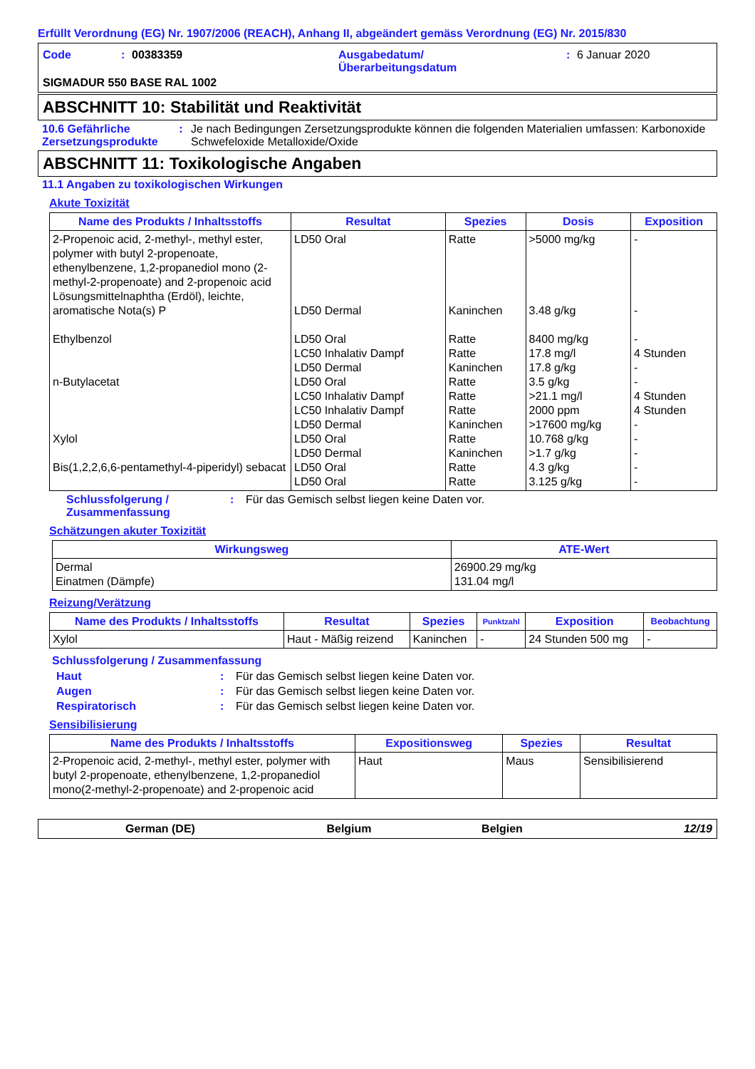Erfüllt Verordnung (EG) Nr. 1907/2006 (REACH), Anhang II, abgeändert gemäss Verordnung (EG) Nr. 2015/830
Code: 00383359 Ausgabedatum/
Überarbeitungsdatum: 6 Januar 2020
SIGMADUR 550 BASE RAL 1002
ABSCHNITT 10: Stabilität und Reaktivität
10.6 Gefährliche Zersetzungsprodukte: Je nach Bedingungen Zersetzungsprodukte können die folgenden Materialien umfassen: Karbonoxide Schwefeloxide Metalloxide/Oxide
ABSCHNITT 11: Toxikologische Angaben
11.1 Angaben zu toxikologischen Wirkungen
Akute Toxizität
| Name des Produkts / Inhaltsstoffs | Resultat | Spezies | Dosis | Exposition |
| --- | --- | --- | --- | --- |
| 2-Propenoic acid, 2-methyl-, methyl ester, polymer with butyl 2-propenoate, ethenylbenzene, 1,2-propanediol mono (2-methyl-2-propenoate) and 2-propenoic acid Lösungsmittelnaphtha (Erdöl), leichte, aromatische Nota(s) P Ethylbenzol n-Butylacetat Xylol Bis(1,2,2,6,6-pentamethyl-4-piperidyl) sebacat | LD50 Oral LD50 Dermal LD50 Oral LC50 Inhalativ Dampf LD50 Dermal LD50 Oral LC50 Inhalativ Dampf LC50 Inhalativ Dampf LD50 Dermal LD50 Oral LD50 Dermal LD50 Oral LD50 Oral | Ratte Kaninchen Ratte Ratte Kaninchen Ratte Ratte Ratte Kaninchen Ratte Kaninchen Ratte Ratte | >5000 mg/kg 3.48 g/kg 8400 mg/kg 17.8 mg/l 17.8 g/kg 3.5 g/kg >21.1 mg/l 2000 ppm >17600 mg/kg 10.768 g/kg >1.7 g/kg 4.3 g/kg 3.125 g/kg | - - - 4 Stunden - - 4 Stunden 4 Stunden - - - - - |
Schlussfolgerung / Zusammenfassung: Für das Gemisch selbst liegen keine Daten vor.
Schätzungen akuter Toxizität
| Wirkungsweg | ATE-Wert |
| --- | --- |
| Dermal Einatmen (Dämpfe) | 26900.29 mg/kg 131.04 mg/l |
Reizung/Verätzung
| Name des Produkts / Inhaltsstoffs | Resultat | Spezies | Punktzahl | Exposition | Beobachtung |
| --- | --- | --- | --- | --- | --- |
| Xylol | Haut - Mäßig reizend | Kaninchen | - | 24 Stunden 500 mg | - |
Schlussfolgerung / Zusammenfassung
Haut: Für das Gemisch selbst liegen keine Daten vor.
Augen: Für das Gemisch selbst liegen keine Daten vor.
Respiratorisch: Für das Gemisch selbst liegen keine Daten vor.
Sensibilisierung
| Name des Produkts / Inhaltsstoffs | Expositionsweg | Spezies | Resultat |
| --- | --- | --- | --- |
| 2-Propenoic acid, 2-methyl-, methyl ester, polymer with butyl 2-propenoate, ethenylbenzene, 1,2-propanediol mono(2-methyl-2-propenoate) and 2-propenoic acid | Haut | Maus | Sensibilisierend |
German (DE) Belgium Belgien 12/19